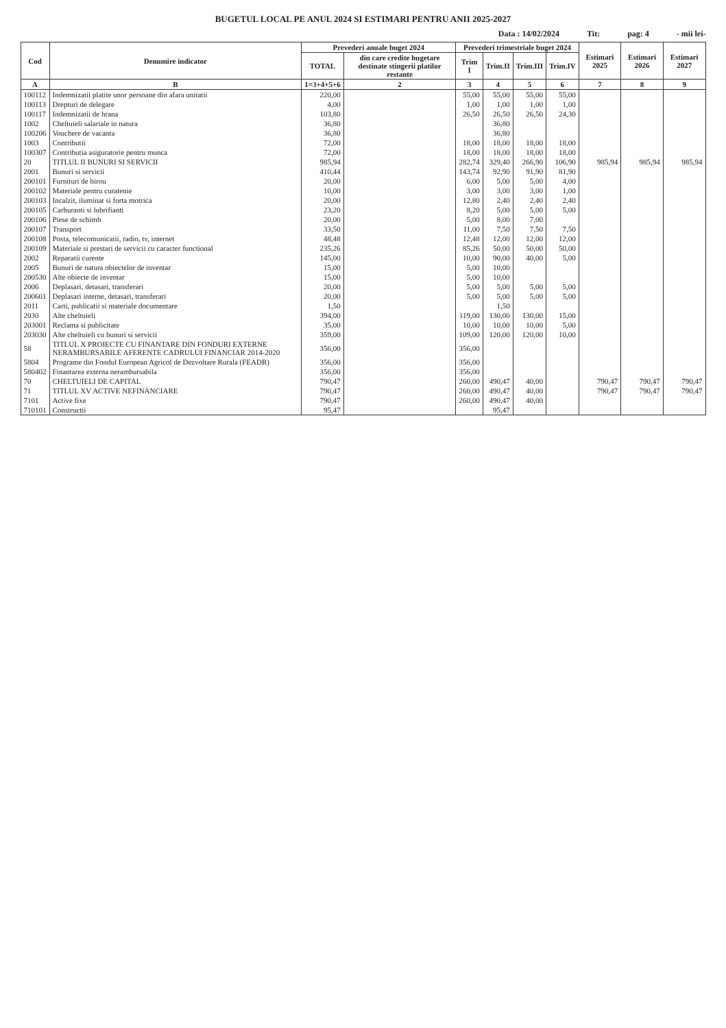BUGETUL LOCAL PE ANUL 2024 SI ESTIMARI PENTRU ANII 2025-2027
Data : 14/02/2024 Tit: pag: 4 - mii lei-
| Cod | Denumire indicator | Prevederi anuale buget 2024 | | Prevederi trimestriale buget 2024 | | | | Estimari 2025 | Estimari 2026 | Estimari 2027 |
| --- | --- | --- | --- | --- | --- | --- | --- | --- | --- | --- |
| | | TOTAL | din care credite bugetare destinate stingerii platilor restante | Trim I | Trim.II | Trim.III | Trim.IV | | | |
| A | B | 1=3+4+5+6 | 2 | 3 | 4 | 5 | 6 | 7 | 8 | 9 |
| 100112 | Indemnizatii platite unor persoane din afara unitatii | 220,00 | | 55,00 | 55,00 | 55,00 | 55,00 | | | |
| 100113 | Drepturi de delegare | 4,00 | | 1,00 | 1,00 | 1,00 | 1,00 | | | |
| 100117 | Indemnizatii de hrana | 103,80 | | 26,50 | 26,50 | 26,50 | 24,30 | | | |
| 1002 | Cheltuieli salariale in natura | 36,80 | | | 36,80 | | | | | |
| 100206 | Vouchere de vacanta | 36,80 | | | 36,80 | | | | | |
| 1003 | Contributii | 72,00 | | 18,00 | 18,00 | 18,00 | 18,00 | | | |
| 100307 | Contributia asiguratorie pentru munca | 72,00 | | 18,00 | 18,00 | 18,00 | 18,00 | | | |
| 20 | TITLUL II BUNURI SI SERVICII | 985,94 | | 282,74 | 329,40 | 266,90 | 106,90 | 985,94 | 985,94 | 985,94 |
| 2001 | Bunuri si servicii | 410,44 | | 143,74 | 92,90 | 91,90 | 81,90 | | | |
| 200101 | Furnituri de birou | 20,00 | | 6,00 | 5,00 | 5,00 | 4,00 | | | |
| 200102 | Materiale pentru curatenie | 10,00 | | 3,00 | 3,00 | 3,00 | 1,00 | | | |
| 200103 | Incalzit, iluminat si forta motrica | 20,00 | | 12,80 | 2,40 | 2,40 | 2,40 | | | |
| 200105 | Carburanti si lubrifianti | 23,20 | | 8,20 | 5,00 | 5,00 | 5,00 | | | |
| 200106 | Piese de schimb | 20,00 | | 5,00 | 8,00 | 7,00 | | | | |
| 200107 | Transport | 33,50 | | 11,00 | 7,50 | 7,50 | 7,50 | | | |
| 200108 | Posta, telecomunicatii, radio, tv, internet | 48,48 | | 12,48 | 12,00 | 12,00 | 12,00 | | | |
| 200109 | Materiale si prestari de servicii cu caracter functional | 235,26 | | 85,26 | 50,00 | 50,00 | 50,00 | | | |
| 2002 | Reparatii curente | 145,00 | | 10,00 | 90,00 | 40,00 | 5,00 | | | |
| 2005 | Bunuri de natura obiectelor de inventar | 15,00 | | 5,00 | 10,00 | | | | | |
| 200530 | Alte obiecte de inventar | 15,00 | | 5,00 | 10,00 | | | | | |
| 2006 | Deplasari, detasari, transferari | 20,00 | | 5,00 | 5,00 | 5,00 | 5,00 | | | |
| 200601 | Deplasari interne, detasari, transferari | 20,00 | | 5,00 | 5,00 | 5,00 | 5,00 | | | |
| 2011 | Carti, publicatii si materiale documentare | 1,50 | | | 1,50 | | | | | |
| 2030 | Alte cheltuieli | 394,00 | | 119,00 | 130,00 | 130,00 | 15,00 | | | |
| 203001 | Reclama si publicitate | 35,00 | | 10,00 | 10,00 | 10,00 | 5,00 | | | |
| 203030 | Alte cheltuieli cu bunuri si servicii | 359,00 | | 109,00 | 120,00 | 120,00 | 10,00 | | | |
| 58 | TITLUL X PROIECTE CU FINANTARE DIN FONDURI EXTERNE NERAMBURSABILE AFERENTE CADRULUI FINANCIAR 2014-2020 | 356,00 | | 356,00 | | | | | | |
| 5804 | Programe din Fondul European Agricol de Dezvoltare Rurala (FEADR) | 356,00 | | 356,00 | | | | | | |
| 580402 | Finantarea externa nerambursabila | 356,00 | | 356,00 | | | | | | |
| 70 | CHELTUIELI DE CAPITAL | 790,47 | | 260,00 | 490,47 | 40,00 | | 790,47 | 790,47 | 790,47 |
| 71 | TITLUL XV ACTIVE NEFINANCIARE | 790,47 | | 260,00 | 490,47 | 40,00 | | 790,47 | 790,47 | 790,47 |
| 7101 | Active fixe | 790,47 | | 260,00 | 490,47 | 40,00 | | | | |
| 710101 | Constructii | 95,47 | | | 95,47 | | | | | |